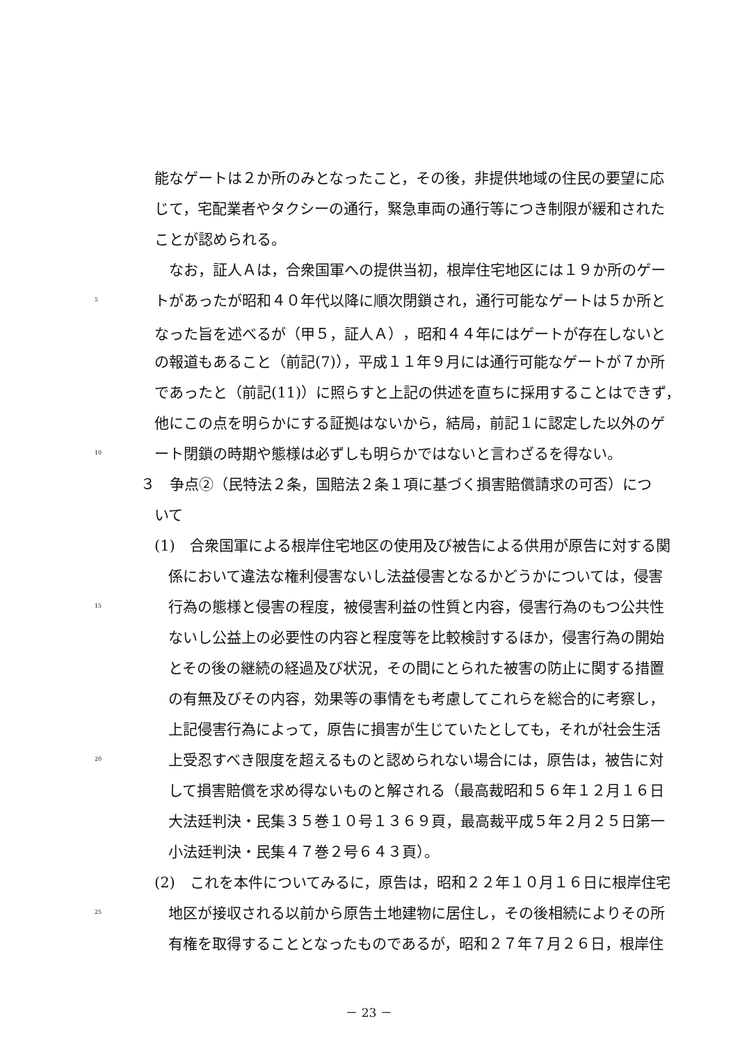能なゲートは２か所のみとなったこと，その後，非提供地域の住民の要望に応
じて，宅配業者やタクシーの通行，緊急車両の通行等につき制限が緩和された
ことが認められる。
　なお，証人Ａは，合衆国軍への提供当初，根岸住宅地区には１９か所のゲー
5 トがあったが昭和４０年代以降に順次閉鎖され，通行可能なゲートは５か所と
なった旨を述べるが（甲５，証人Ａ），昭和４４年にはゲートが存在しないと
の報道もあること（前記(7)），平成１１年９月には通行可能なゲートが７か所
であったと（前記(11)）に照らすと上記の供述を直ちに採用することはできず，
他にこの点を明らかにする証拠はないから，結局，前記１に認定した以外のゲ
10 ート閉鎖の時期や態様は必ずしも明らかではないと言わざるを得ない。
３　争点②（民特法２条，国賠法２条１項に基づく損害賠償請求の可否）につ
いて
(1)　合衆国軍による根岸住宅地区の使用及び被告による供用が原告に対する関
係において違法な権利侵害ないし法益侵害となるかどうかについては，侵害
15 行為の態様と侵害の程度，被侵害利益の性質と内容，侵害行為のもつ公共性
ないし公益上の必要性の内容と程度等を比較検討するほか，侵害行為の開始
とその後の継続の経過及び状況，その間にとられた被害の防止に関する措置
の有無及びその内容，効果等の事情をも考慮してこれらを総合的に考察し，
上記侵害行為によって，原告に損害が生じていたとしても，それが社会生活
20 上受忍すべき限度を超えるものと認められない場合には，原告は，被告に対
して損害賠償を求め得ないものと解される（最高裁昭和５６年１２月１６日
大法廷判決・民集３５巻１０号１３６９頁，最高裁平成５年２月２５日第一
小法廷判決・民集４７巻２号６４３頁）。
(2)　これを本件についてみるに，原告は，昭和２２年１０月１６日に根岸住宅
25 地区が接収される以前から原告土地建物に居住し，その後相続によりその所
有権を取得することとなったものであるが，昭和２７年７月２６日，根岸住
－ 23 －